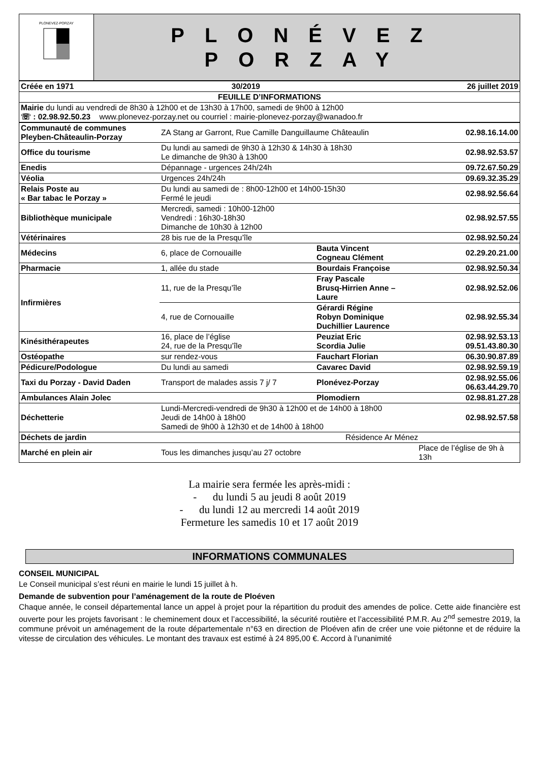| PLONEVEZ-PORZAY | PLONÉVEZ PORZAY |
| Créée en 1971 | 30/2019 | 26 juillet 2019 |
| FEUILLE D’INFORMATIONS | | |
| Mairie du lundi au vendredi de 8h30 à 12h00 et de 13h30 à 17h00, samedi de 9h00 à 12h00 ☏ : 02.98.92.50.23 www.plonevez-porzay.net ou courriel : mairie-plonevez-porzay@wanadoo.fr | | |
| Communauté de communes Pleyben-Châteaulin-Porzay | ZA Stang ar Garront, Rue Camille Danguillaume Châteaulin | | 02.98.16.14.00 |
| Office du tourisme | Du lundi au samedi de 9h30 à 12h30 & 14h30 à 18h30 Le dimanche de 9h30 à 13h00 | | 02.98.92.53.57 |
| Enedis | Dépannage - urgences 24h/24h | | 09.72.67.50.29 |
| Véolia | Urgences 24h/24h | | 09.69.32.35.29 |
| Relais Poste au « Bar tabac le Porzay » | Du lundi au samedi de : 8h00-12h00 et 14h00-15h30 Fermé le jeudi | | 02.98.92.56.64 |
| Bibliothèque municipale | Mercredi, samedi : 10h00-12h00 Vendredi : 16h30-18h30 Dimanche de 10h30 à 12h00 | | 02.98.92.57.55 |
| Vétérinaires | 28 bis rue de la Presqu’île | | 02.98.92.50.24 |
| Médecins | 6, place de Cornouaille | Bauta Vincent Cogneau Clément | 02.29.20.21.00 |
| Pharmacie | 1, allée du stade | Bourdais Françoise | 02.98.92.50.34 |
| Infirmières | 11, rue de la Presqu’île | Fray Pascale Brusq-Hirrien Anne –Laure | 02.98.92.52.06 |
| | 4, rue de Cornouaille | Gérardi Régine Robyn Dominique Duchillier Laurence | 02.98.92.55.34 |
| Kinésithérapeutes | 16, place de l’église 24, rue de la Presqu’île | Peuziat Eric Scordia Julie | 02.98.92.53.13 09.51.43.80.30 |
| Ostéopathe | sur rendez-vous | Fauchart Florian | 06.30.90.87.89 |
| Pédicure/Podologue | Du lundi au samedi | Cavarec David | 02.98.92.59.19 |
| Taxi du Porzay - David Daden | Transport de malades assis 7 j/ 7 | Plonévez-Porzay | 02.98.92.55.06 06.63.44.29.70 |
| Ambulances Alain Jolec | | Plomodiern | 02.98.81.27.28 |
| Déchetterie | Lundi-Mercredi-vendredi de 9h30 à 12h00 et de 14h00 à 18h00 Jeudi de 14h00 à 18h00 Samedi de 9h00 à 12h30 et de 14h00 à 18h00 | | 02.98.92.57.58 |
| Déchets de jardin | | Résidence Ar Ménez | |
| Marché en plein air | Tous les dimanches jusqu’au 27 octobre | | Place de l’église de 9h à 13h |
La mairie sera fermée les après-midi :
- du lundi 5 au jeudi 8 août 2019
- du lundi 12 au mercredi 14 août 2019
Fermeture les samedis 10 et 17 août 2019
INFORMATIONS COMMUNALES
CONSEIL MUNICIPAL
Le Conseil municipal s’est réuni en mairie le lundi 15 juillet à h.
Demande de subvention pour l’aménagement de la route de Ploéven
Chaque année, le conseil départemental lance un appel à projet pour la répartition du produit des amendes de police. Cette aide financière est ouverte pour les projets favorisant : le cheminement doux et l’accessibilité, la sécurité routière et l’accessibilité P.M.R. Au 2<sup>nd</sup> semestre 2019, la commune prévoit un aménagement de la route départementale n°63 en direction de Ploéven afin de créer une voie piétonne et de réduire la vitesse de circulation des véhicules. Le montant des travaux est estimé à 24 895,00 €. Accord à l’unanimité